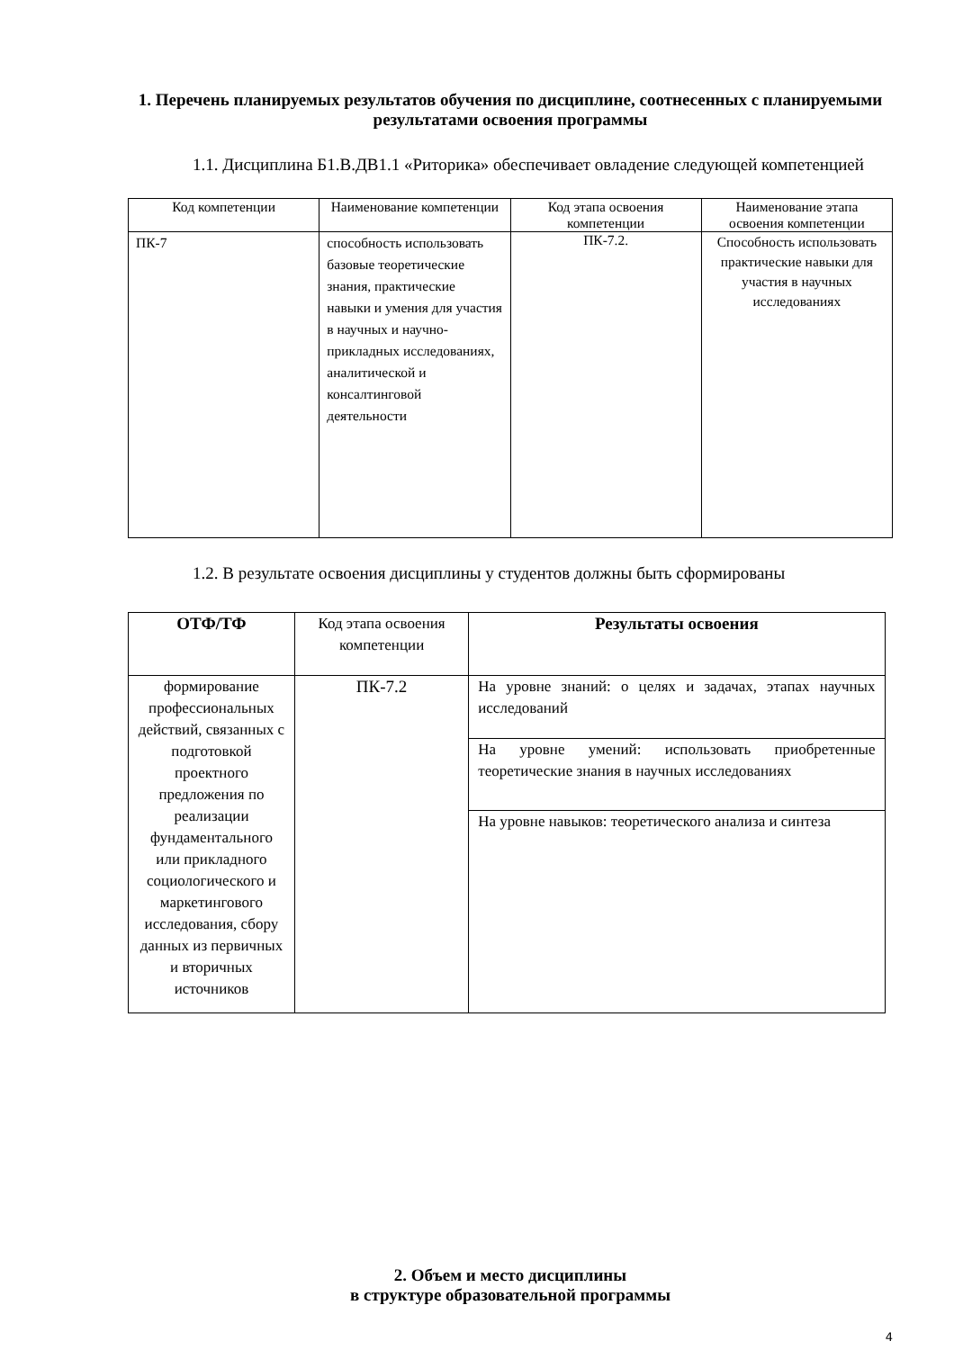1. Перечень планируемых результатов обучения по дисциплине, соотнесенных с планируемыми результатами освоения программы
1.1. Дисциплина Б1.В.ДВ1.1 «Риторика» обеспечивает овладение следующей компетенцией
| Код компетенции | Наименование компетенции | Код этапа освоения компетенции | Наименование этапа освоения компетенции |
| --- | --- | --- | --- |
| ПК-7 | способность использовать базовые теоретические знания, практические навыки и умения для участия в научных и научно-прикладных исследованиях, аналитической и консалтинговой деятельности | ПК-7.2. | Способность использовать практические навыки для участия в научных исследованиях |
1.2. В результате освоения дисциплины у студентов должны быть сформированы
| ОТФ/ТФ | Код этапа освоения компетенции | Результаты освоения |
| --- | --- | --- |
| формирование профессиональных действий, связанных с подготовкой проектного предложения по реализации фундаментального или прикладного социологического и маркетингового исследования, сбору данных из первичных и вторичных источников | ПК-7.2 | На уровне знаний: о целях и задачах, этапах научных исследований |
| | | На уровне умений: использовать приобретенные теоретические знания в научных исследованиях |
| | | На уровне навыков: теоретического анализа и синтеза |
2. Объем и место дисциплины
в структуре образовательной программы
4